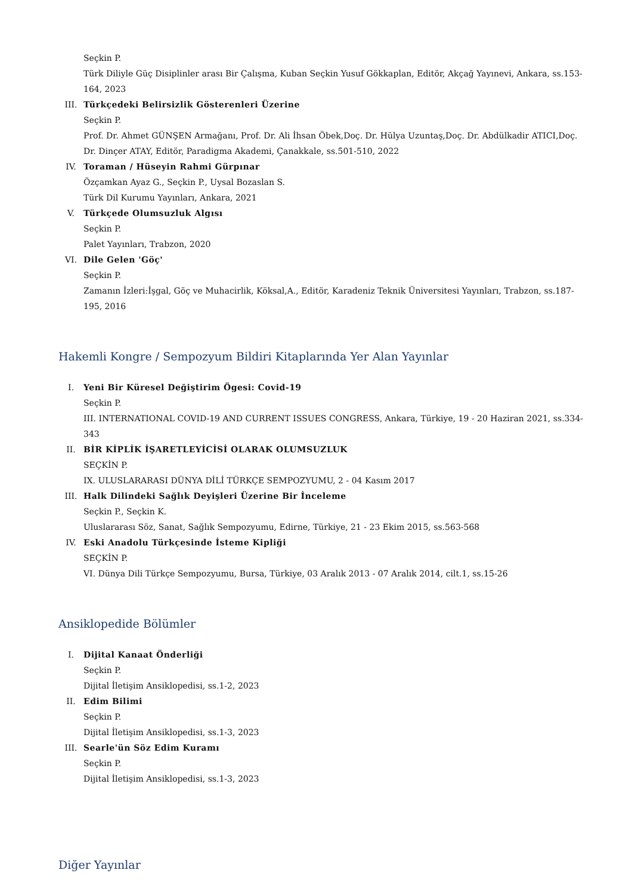Seçkin P.
Türk Diliyle Güç Disiplinler arası Bir Çalışma, Kuban Seçkin Yusuf Gökkaplan, Editör, Akçağ Yayınevi, Ankara, ss.153-164, 2023
III. Türkçedeki Belirsizlik Gösterenleri Üzerine
Seçkin P.
Prof. Dr. Ahmet GÜNŞEN Armağanı, Prof. Dr. Ali İhsan Öbek,Doç. Dr. Hülya Uzuntaş,Doç. Dr. Abdülkadir ATICI,Doç. Dr. Dinçer ATAY, Editör, Paradigma Akademi, Çanakkale, ss.501-510, 2022
IV. Toraman / Hüseyin Rahmi Gürpınar
Özçamkan Ayaz G., Seçkin P., Uysal Bozaslan S.
Türk Dil Kurumu Yayınları, Ankara, 2021
V. Türkçede Olumsuzluk Algısı
Seçkin P.
Palet Yayınları, Trabzon, 2020
VI. Dile Gelen 'Göç'
Seçkin P.
Zamanın İzleri:İşgal, Göç ve Muhacirlik, Köksal,A., Editör, Karadeniz Teknik Üniversitesi Yayınları, Trabzon, ss.187-195, 2016
Hakemli Kongre / Sempozyum Bildiri Kitaplarında Yer Alan Yayınlar
I. Yeni Bir Küresel Değiştirim Ögesi: Covid-19
Seçkin P.
III. INTERNATIONAL COVID-19 AND CURRENT ISSUES CONGRESS, Ankara, Türkiye, 19 - 20 Haziran 2021, ss.334-343
II. BİR KİPLİK İŞARETLEYİCİSİ OLARAK OLUMSUZLUK
SEÇKİN P.
IX. ULUSLARARASI DÜNYA DİLİ TÜRKÇE SEMPOZYUMU, 2 - 04 Kasım 2017
III. Halk Dilindeki Sağlık Deyişleri Üzerine Bir İnceleme
Seçkin P., Seçkin K.
Uluslararası Söz, Sanat, Sağlık Sempozyumu, Edirne, Türkiye, 21 - 23 Ekim 2015, ss.563-568
IV. Eski Anadolu Türkçesinde İsteme Kipliği
SEÇKİN P.
VI. Dünya Dili Türkçe Sempozyumu, Bursa, Türkiye, 03 Aralık 2013 - 07 Aralık 2014, cilt.1, ss.15-26
Ansiklopedide Bölümler
I. Dijital Kanaat Önderliği
Seçkin P.
Dijital İletişim Ansiklopedisi, ss.1-2, 2023
II. Edim Bilimi
Seçkin P.
Dijital İletişim Ansiklopedisi, ss.1-3, 2023
III. Searle'ün Söz Edim Kuramı
Seçkin P.
Dijital İletişim Ansiklopedisi, ss.1-3, 2023
Diğer Yayınlar